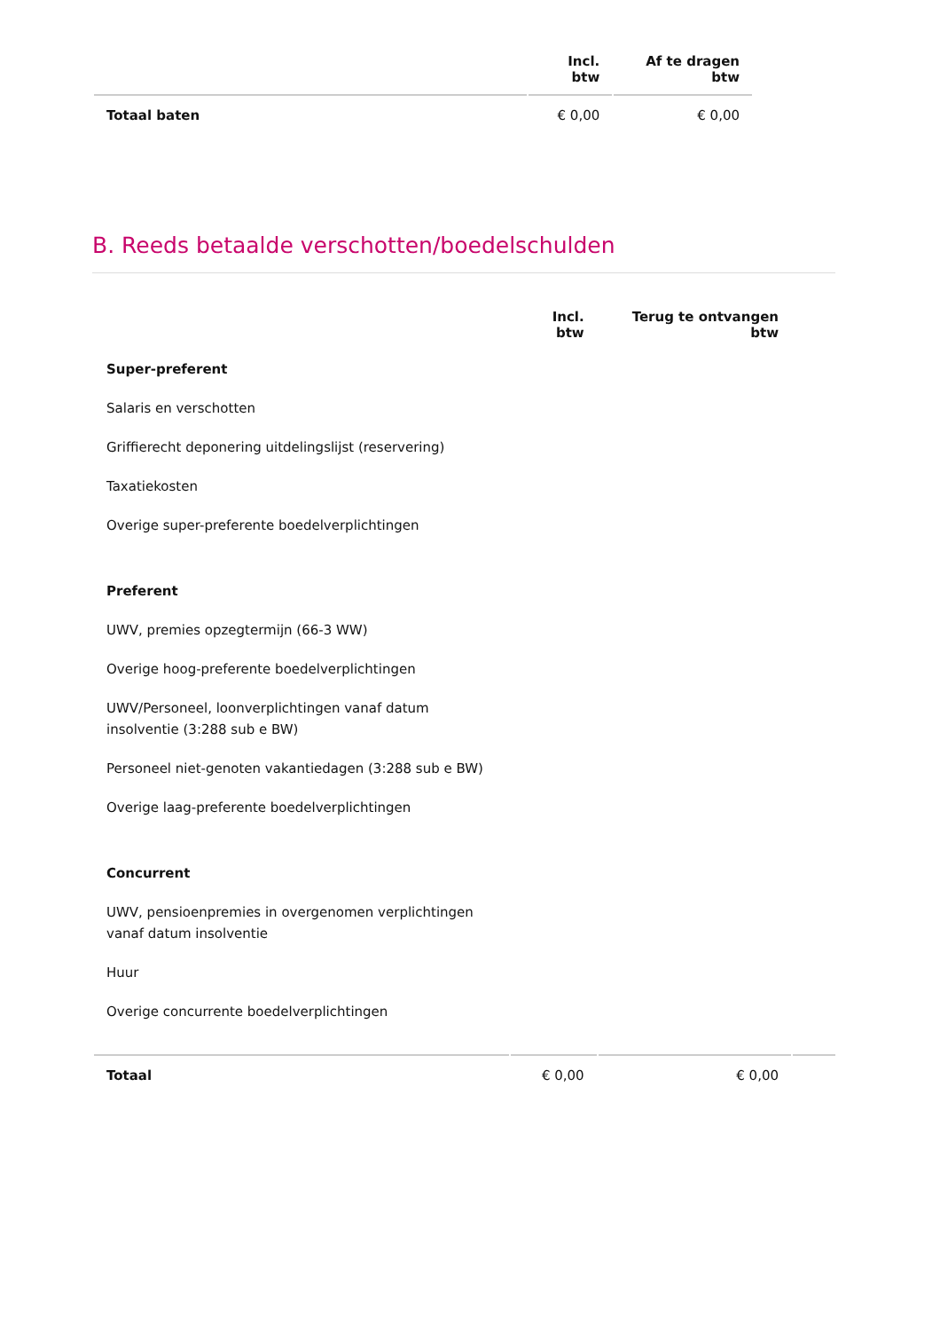| | Incl. btw | Af te dragen btw |
| --- | --- | --- |
| Totaal baten | € 0,00 | € 0,00 |
B. Reeds betaalde verschotten/boedelschulden
| | Incl. btw | Terug te ontvangen btw | |
| --- | --- | --- | --- |
| Super-preferent | | | |
| Salaris en verschotten | | | |
| Griffierecht deponering uitdelingslijst (reservering) | | | |
| Taxatiekosten | | | |
| Overige super-preferente boedelverplichtingen | | | |
| Preferent | | | |
| UWV, premies opzegtermijn (66-3 WW) | | | |
| Overige hoog-preferente boedelverplichtingen | | | |
| UWV/Personeel, loonverplichtingen vanaf datum insolventie (3:288 sub e BW) | | | |
| Personeel niet-genoten vakantiedagen (3:288 sub e BW) | | | |
| Overige laag-preferente boedelverplichtingen | | | |
| Concurrent | | | |
| UWV, pensioenpremies in overgenomen verplichtingen vanaf datum insolventie | | | |
| Huur | | | |
| Overige concurrente boedelverplichtingen | | | |
| Totaal | € 0,00 | € 0,00 | |